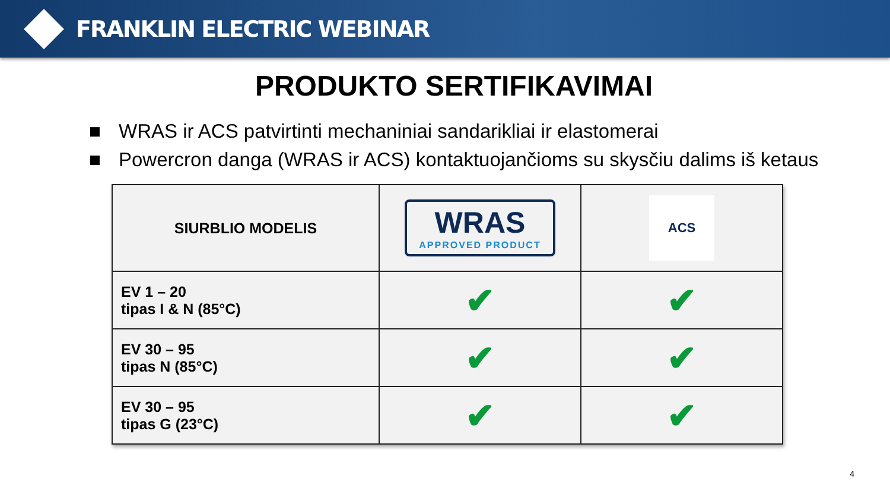FRANKLIN ELECTRIC WEBINAR
PRODUKTO SERTIFIKAVIMAI
■ WRAS ir ACS patvirtinti mechaniniai sandarikliai ir elastomerai
■ Powercron danga (WRAS ir ACS) kontaktuojančioms su skysčiu dalims iš ketaus
| SIURBLIO MODELIS | WRAS APPROVED PRODUCT | ACS |
| EV 1 – 20 tipas I & N (85°C) | ✔ | ✔ |
| EV 30 – 95 tipas N (85°C) | ✔ | ✔ |
| EV 30 – 95 tipas G (23°C) | ✔ | ✔ |
4